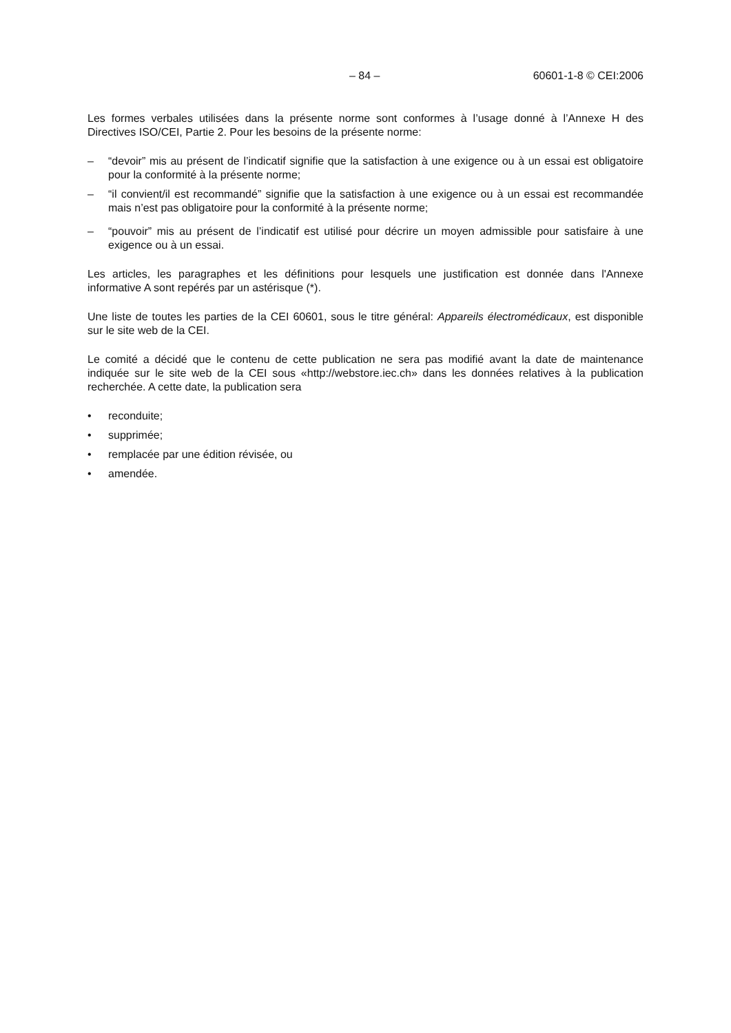– 84 – 60601-1-8 © CEI:2006
Les formes verbales utilisées dans la présente norme sont conformes à l’usage donné à l’Annexe H des Directives ISO/CEI, Partie 2. Pour les besoins de la présente norme:
– “devoir” mis au présent de l’indicatif signifie que la satisfaction à une exigence ou à un essai est obligatoire pour la conformité à la présente norme;
– “il convient/il est recommandé” signifie que la satisfaction à une exigence ou à un essai est recommandée mais n’est pas obligatoire pour la conformité à la présente norme;
– “pouvoir” mis au présent de l’indicatif est utilisé pour décrire un moyen admissible pour satisfaire à une exigence ou à un essai.
Les articles, les paragraphes et les définitions pour lesquels une justification est donnée dans l'Annexe informative A sont repérés par un astérisque (*).
Une liste de toutes les parties de la CEI 60601, sous le titre général: Appareils électromédicaux, est disponible sur le site web de la CEI.
Le comité a décidé que le contenu de cette publication ne sera pas modifié avant la date de maintenance indiquée sur le site web de la CEI sous «http://webstore.iec.ch» dans les données relatives à la publication recherchée. A cette date, la publication sera
• reconduite;
• supprimée;
• remplacée par une édition révisée, ou
• amendée.